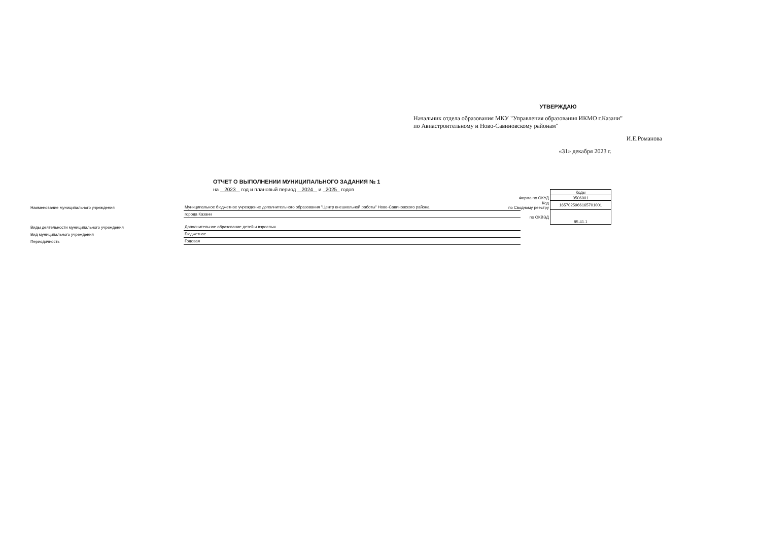УТВЕРЖДАЮ
Начальник отдела образования МКУ "Управления образования ИКМО г.Казани"
по Авиастроительному и Ново-Савиновскому районам"
И.Е.Романова
«31» декабря 2023 г.
ОТЧЕТ О ВЫПОЛНЕНИИ МУНИЦИПАЛЬНОГО ЗАДАНИЯ № 1
на 2023 год и плановый период 2024 и 2025 годов
| | Коды |
| Форма по ОКУД | 0506001 |
| Код по Сводному реестру | 1657025966165701001 |
| по ОКВЭД | 85.41.1 |
| Наименование муниципального учреждения | Муниципальное бюджетное учреждение дополнительного образования "Центр внешкольной работы" Ново-Савиновского района |
| | города Казани |
| Виды деятельности муниципального учреждения | Дополнительное образование детей и взрослых |
| Вид муниципального учреждения | Бюджетное |
| Периодичность | Годовая |